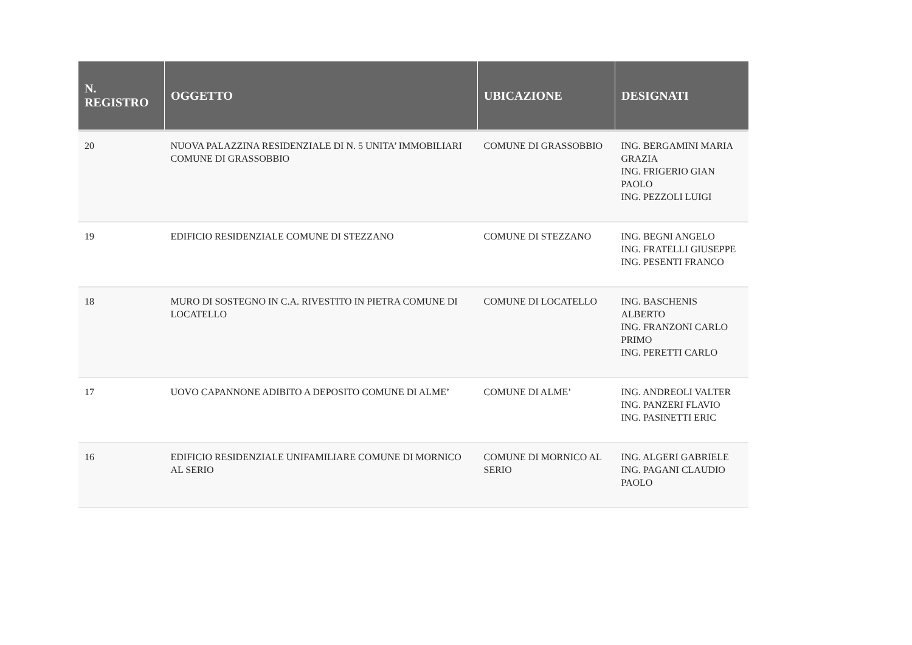| N. REGISTRO | OGGETTO | UBICAZIONE | DESIGNATI |
| --- | --- | --- | --- |
| 20 | NUOVA PALAZZINA RESIDENZIALE DI N. 5 UNITA’ IMMOBILIARI COMUNE DI GRASSOBBIO | COMUNE DI GRASSOBBIO | ING. BERGAMINI MARIA GRAZIA ING. FRIGERIO GIAN PAOLO ING. PEZZOLI LUIGI |
| 19 | EDIFICIO RESIDENZIALE COMUNE DI STEZZANO | COMUNE DI STEZZANO | ING. BEGNI ANGELO ING. FRATELLI GIUSEPPE ING. PESENTI FRANCO |
| 18 | MURO DI SOSTEGNO IN C.A. RIVESTITO IN PIETRA COMUNE DI LOCATELLO | COMUNE DI LOCATELLO | ING. BASCHENIS ALBERTO ING. FRANZONI CARLO PRIMO ING. PERETTI CARLO |
| 17 | UOVO CAPANNONE ADIBITO A DEPOSITO COMUNE DI ALME’ | COMUNE DI ALME’ | ING. ANDREOLI VALTER ING. PANZERI FLAVIO ING. PASINETTI ERIC |
| 16 | EDIFICIO RESIDENZIALE UNIFAMILIARE COMUNE DI MORNICO AL SERIO | COMUNE DI MORNICO AL SERIO | ING. ALGERI GABRIELE ING. PAGANI CLAUDIO PAOLO |